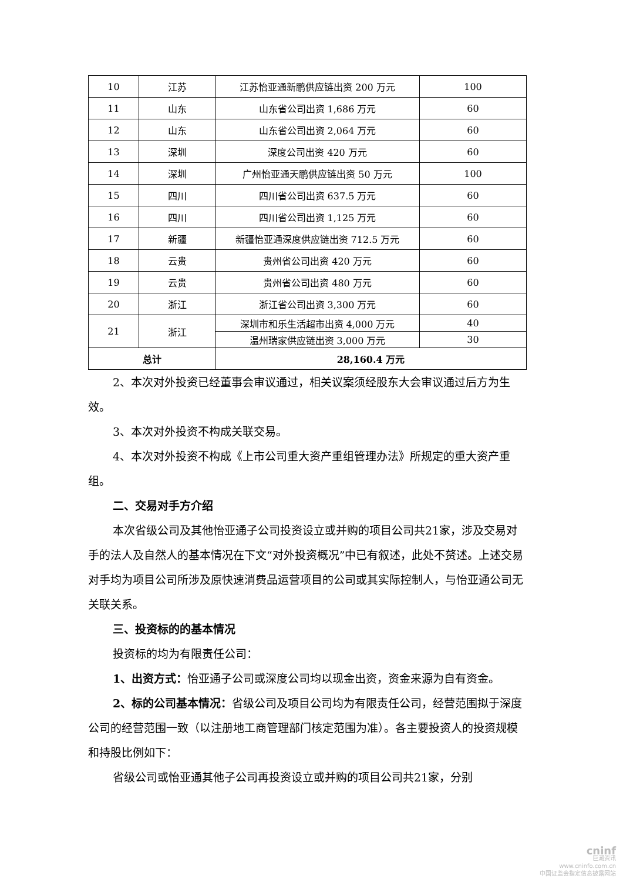| 10 | 江苏 | 江苏怡亚通新鹏供应链出资 200 万元 | 100 |
| 11 | 山东 | 山东省公司出资 1,686 万元 | 60 |
| 12 | 山东 | 山东省公司出资 2,064 万元 | 60 |
| 13 | 深圳 | 深度公司出资 420 万元 | 60 |
| 14 | 深圳 | 广州怡亚通天鹏供应链出资 50 万元 | 100 |
| 15 | 四川 | 四川省公司出资 637.5 万元 | 60 |
| 16 | 四川 | 四川省公司出资 1,125 万元 | 60 |
| 17 | 新疆 | 新疆怡亚通深度供应链出资 712.5 万元 | 60 |
| 18 | 云贵 | 贵州省公司出资 420 万元 | 60 |
| 19 | 云贵 | 贵州省公司出资 480 万元 | 60 |
| 20 | 浙江 | 浙江省公司出资 3,300 万元 | 60 |
| 21 | 浙江 | 深圳市和乐生活超市出资 4,000 万元 | 40 |
| | | 温州瑞家供应链出资 3,000 万元 | 30 |
| 总计 | | 28,160.4 万元 | |
2、本次对外投资已经董事会审议通过，相关议案须经股东大会审议通过后方为生效。
3、本次对外投资不构成关联交易。
4、本次对外投资不构成《上市公司重大资产重组管理办法》所规定的重大资产重组。
二、交易对手方介绍
本次省级公司及其他怡亚通子公司投资设立或并购的项目公司共21家，涉及交易对手的法人及自然人的基本情况在下文“对外投资概况”中已有叙述，此处不赘述。上述交易对手均为项目公司所涉及原快速消费品运营项目的公司或其实际控制人，与怡亚通公司无关联关系。
三、投资标的的基本情况
投资标的均为有限责任公司：
1、出资方式：怡亚通子公司或深度公司均以现金出资，资金来源为自有资金。
2、标的公司基本情况：省级公司及项目公司均为有限责任公司，经营范围拟于深度公司的经营范围一致（以注册地工商管理部门核定范围为准）。各主要投资人的投资规模和持股比例如下：
省级公司或怡亚通其他子公司再投资设立或并购的项目公司共21家，分别
cninf
巨潮资讯
www.cninfo.com.cn
中国证监会指定信息披露网站